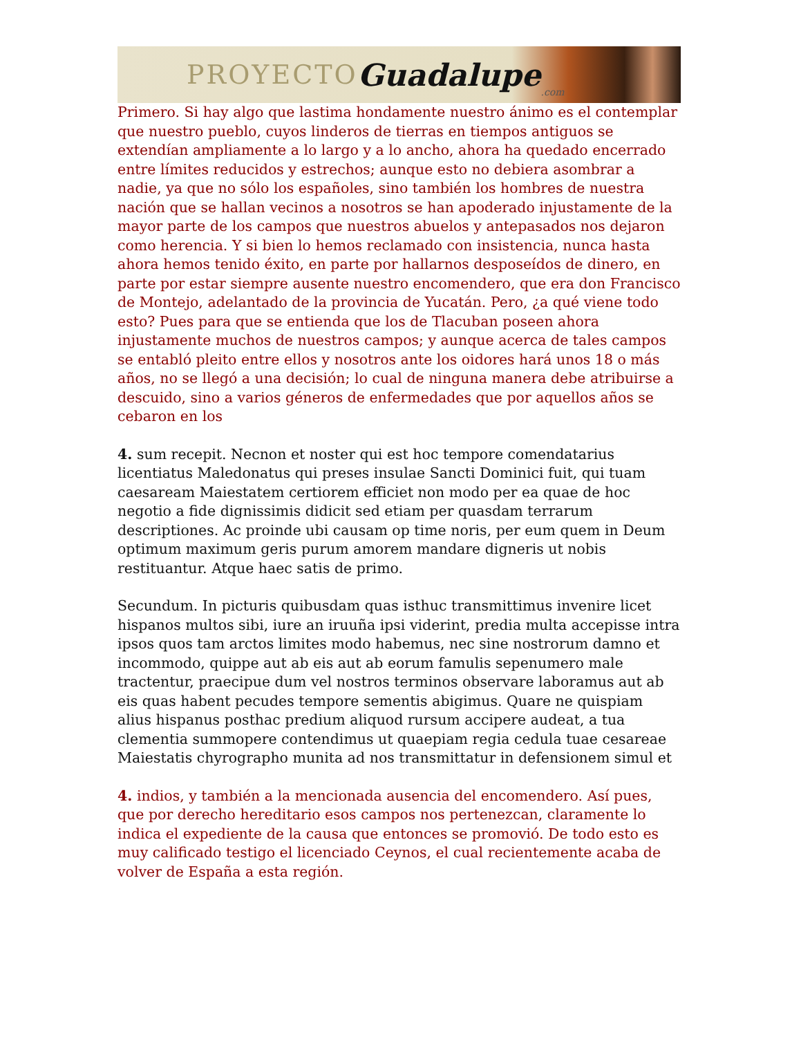PROYECTO Guadalupe.com
Primero. Si hay algo que lastima hondamente nuestro ánimo es el contemplar que nuestro pueblo, cuyos linderos de tierras en tiempos antiguos se extendían ampliamente a lo largo y a lo ancho, ahora ha quedado encerrado entre límites reducidos y estrechos; aunque esto no debiera asombrar a nadie, ya que no sólo los españoles, sino también los hombres de nuestra nación que se hallan vecinos a nosotros se han apoderado injustamente de la mayor parte de los campos que nuestros abuelos y antepasados nos dejaron como herencia. Y si bien lo hemos reclamado con insistencia, nunca hasta ahora hemos tenido éxito, en parte por hallarnos desposeídos de dinero, en parte por estar siempre ausente nuestro encomendero, que era don Francisco de Montejo, adelantado de la provincia de Yucatán. Pero, ¿a qué viene todo esto? Pues para que se entienda que los de Tlacuban poseen ahora injustamente muchos de nuestros campos; y aunque acerca de tales campos se entabló pleito entre ellos y nosotros ante los oidores hará unos 18 o más años, no se llegó a una decisión; lo cual de ninguna manera debe atribuirse a descuido, sino a varios géneros de enfermedades que por aquellos años se cebaron en los
4. sum recepit. Necnon et noster qui est hoc tempore comendatarius licentiatus Maledonatus qui preses insulae Sancti Dominici fuit, qui tuam caesaream Maiestatem certiorem efficiet non modo per ea quae de hoc negotio a fide dignissimis didicit sed etiam per quasdam terrarum descriptiones. Ac proinde ubi causam op time noris, per eum quem in Deum optimum maximum geris purum amorem mandare digneris ut nobis restituantur. Atque haec satis de primo.
Secundum. In picturis quibusdam quas isthuc transmittimus invenire licet hispanos multos sibi, iure an iruuña ipsi viderint, predia multa accepisse intra ipsos quos tam arctos limites modo habemus, nec sine nostrorum damno et incommodo, quippe aut ab eis aut ab eorum famulis sepenumero male tractentur, praecipue dum vel nostros terminos observare laboramus aut ab eis quas habent pecudes tempore sementis abigimus. Quare ne quispiam alius hispanus posthac predium aliquod rursum accipere audeat, a tua clementia summopere contendimus ut quaepiam regia cedula tuae cesareae Maiestatis chyrographo munita ad nos transmittatur in defensionem simul et
4. indios, y también a la mencionada ausencia del encomendero. Así pues, que por derecho hereditario esos campos nos pertenezcan, claramente lo indica el expediente de la causa que entonces se promovió. De todo esto es muy calificado testigo el licenciado Ceynos, el cual recientemente acaba de volver de España a esta región.